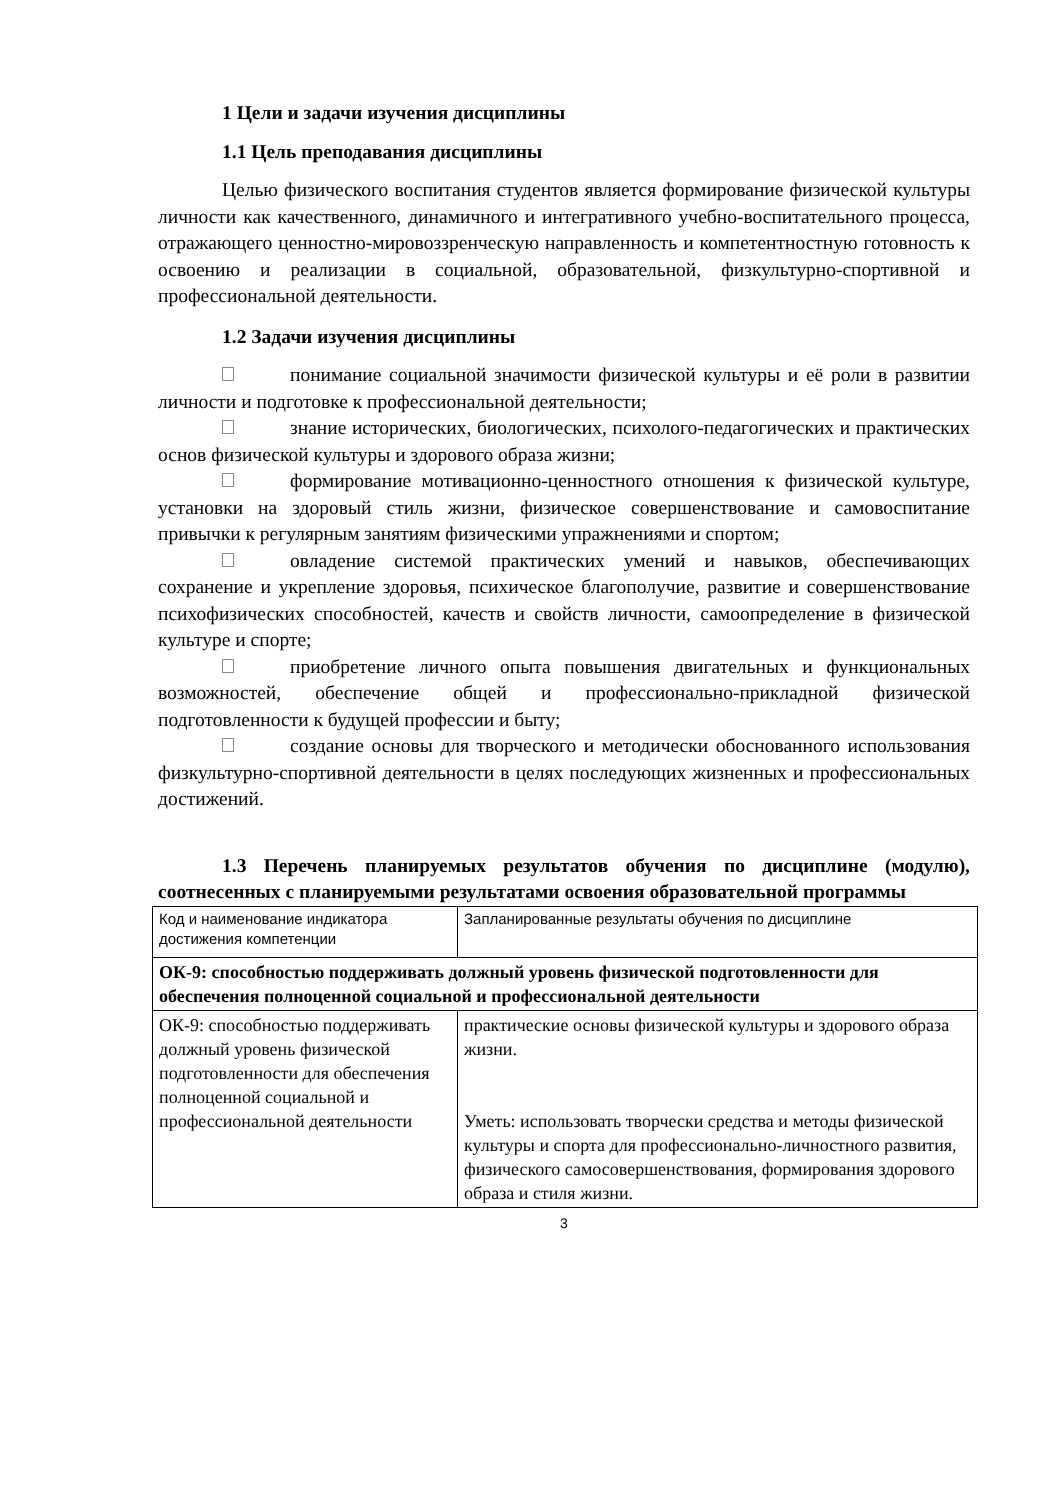1 Цели и задачи изучения дисциплины
1.1 Цель преподавания дисциплины
Целью физического воспитания студентов является формирование физической культуры личности как качественного, динамичного и интегративного учебно-воспитательного процесса, отражающего ценностно-мировоззренческую направленность и компетентностную готовность к освоению и реализации в социальной, образовательной, физкультурно-спортивной и профессиональной деятельности.
1.2 Задачи изучения дисциплины
понимание социальной значимости физической культуры и её роли в развитии личности и подготовке к профессиональной деятельности;
знание исторических, биологических, психолого-педагогических и практических основ физической культуры и здорового образа жизни;
формирование мотивационно-ценностного отношения к физической культуре, установки на здоровый стиль жизни, физическое совершенствование и самовоспитание привычки к регулярным занятиям физическими упражнениями и спортом;
овладение системой практических умений и навыков, обеспечивающих сохранение и укрепление здоровья, психическое благополучие, развитие и совершенствование психофизических способностей, качеств и свойств личности, самоопределение в физической культуре и спорте;
приобретение личного опыта повышения двигательных и функциональных возможностей, обеспечение общей и профессионально-прикладной физической подготовленности к будущей профессии и быту;
создание основы для творческого и методически обоснованного использования физкультурно-спортивной деятельности в целях последующих жизненных и профессиональных достижений.
1.3 Перечень планируемых результатов обучения по дисциплине (модулю), соотнесенных с планируемыми результатами освоения образовательной программы
| Код и наименование индикатора достижения компетенции | Запланированные результаты обучения по дисциплине |
| ОК-9: способностью поддерживать должный уровень физической подготовленности для обеспечения полноценной социальной и профессиональной деятельности | |
| ОК-9: способностью поддерживать должный уровень физической подготовленности для обеспечения полноценной социальной и профессиональной деятельности | практические основы физической культуры и здорового образа жизни. Уметь: использовать творчески средства и методы физической культуры и спорта для профессионально-личностного развития, физического самосовершенствования, формирования здорового образа и стиля жизни. |
3